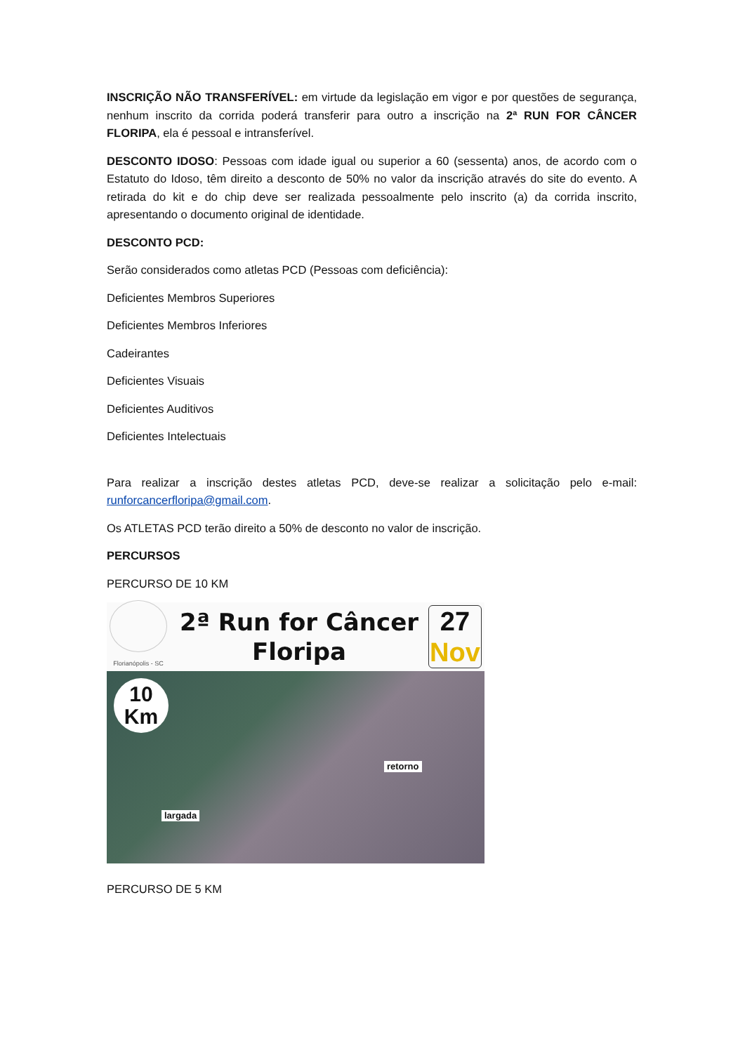INSCRIÇÃO NÃO TRANSFERÍVEL: em virtude da legislação em vigor e por questões de segurança, nenhum inscrito da corrida poderá transferir para outro a inscrição na 2ª RUN FOR CÂNCER FLORIPA, ela é pessoal e intransferível.
DESCONTO IDOSO: Pessoas com idade igual ou superior a 60 (sessenta) anos, de acordo com o Estatuto do Idoso, têm direito a desconto de 50% no valor da inscrição através do site do evento. A retirada do kit e do chip deve ser realizada pessoalmente pelo inscrito (a) da corrida inscrito, apresentando o documento original de identidade.
DESCONTO PCD:
Serão considerados como atletas PCD (Pessoas com deficiência):
Deficientes Membros Superiores
Deficientes Membros Inferiores
Cadeirantes
Deficientes Visuais
Deficientes Auditivos
Deficientes Intelectuais
Para realizar a inscrição destes atletas PCD, deve-se realizar a solicitação pelo e-mail: runforcancerfloripa@gmail.com.
Os ATLETAS PCD terão direito a 50% de desconto no valor de inscrição.
PERCURSOS
PERCURSO DE 10 KM
Florianópolis - SC
2ª Run for Câncer
Floripa
27
Nov
10
Km
retorno
largada
PERCURSO DE 5 KM